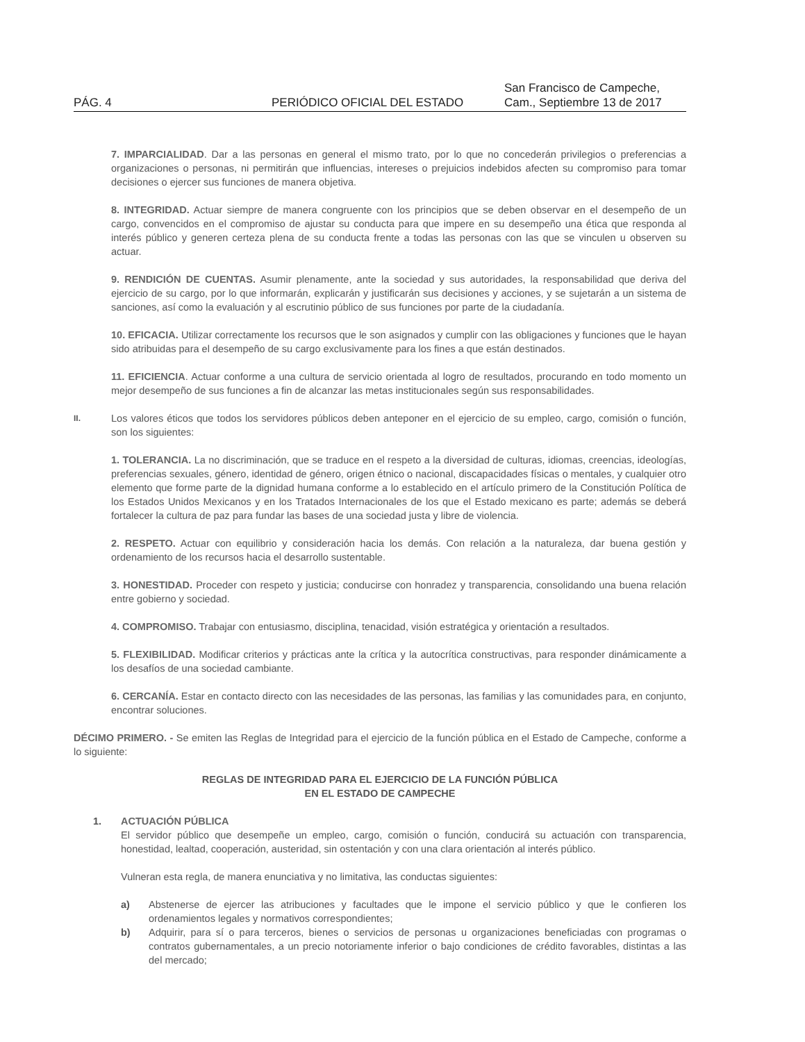PÁG. 4
PERIÓDICO OFICIAL DEL ESTADO
San Francisco de Campeche,
Cam., Septiembre 13 de 2017
7. IMPARCIALIDAD. Dar a las personas en general el mismo trato, por lo que no concederán privilegios o preferencias a organizaciones o personas, ni permitirán que influencias, intereses o prejuicios indebidos afecten su compromiso para tomar decisiones o ejercer sus funciones de manera objetiva.
8. INTEGRIDAD. Actuar siempre de manera congruente con los principios que se deben observar en el desempeño de un cargo, convencidos en el compromiso de ajustar su conducta para que impere en su desempeño una ética que responda al interés público y generen certeza plena de su conducta frente a todas las personas con las que se vinculen u observen su actuar.
9. RENDICIÓN DE CUENTAS. Asumir plenamente, ante la sociedad y sus autoridades, la responsabilidad que deriva del ejercicio de su cargo, por lo que informarán, explicarán y justificarán sus decisiones y acciones, y se sujetarán a un sistema de sanciones, así como la evaluación y al escrutinio público de sus funciones por parte de la ciudadanía.
10. EFICACIA. Utilizar correctamente los recursos que le son asignados y cumplir con las obligaciones y funciones que le hayan sido atribuidas para el desempeño de su cargo exclusivamente para los fines a que están destinados.
11. EFICIENCIA. Actuar conforme a una cultura de servicio orientada al logro de resultados, procurando en todo momento un mejor desempeño de sus funciones a fin de alcanzar las metas institucionales según sus responsabilidades.
II.
Los valores éticos que todos los servidores públicos deben anteponer en el ejercicio de su empleo, cargo, comisión o función, son los siguientes:
1. TOLERANCIA. La no discriminación, que se traduce en el respeto a la diversidad de culturas, idiomas, creencias, ideologías, preferencias sexuales, género, identidad de género, origen étnico o nacional, discapacidades físicas o mentales, y cualquier otro elemento que forme parte de la dignidad humana conforme a lo establecido en el artículo primero de la Constitución Política de los Estados Unidos Mexicanos y en los Tratados Internacionales de los que el Estado mexicano es parte; además se deberá fortalecer la cultura de paz para fundar las bases de una sociedad justa y libre de violencia.
2. RESPETO. Actuar con equilibrio y consideración hacia los demás. Con relación a la naturaleza, dar buena gestión y ordenamiento de los recursos hacia el desarrollo sustentable.
3. HONESTIDAD. Proceder con respeto y justicia; conducirse con honradez y transparencia, consolidando una buena relación entre gobierno y sociedad.
4. COMPROMISO. Trabajar con entusiasmo, disciplina, tenacidad, visión estratégica y orientación a resultados.
5. FLEXIBILIDAD. Modificar criterios y prácticas ante la crítica y la autocrítica constructivas, para responder dinámicamente a los desafíos de una sociedad cambiante.
6. CERCANÍA. Estar en contacto directo con las necesidades de las personas, las familias y las comunidades para, en conjunto, encontrar soluciones.
DÉCIMO PRIMERO. - Se emiten las Reglas de Integridad para el ejercicio de la función pública en el Estado de Campeche, conforme a lo siguiente:
REGLAS DE INTEGRIDAD PARA EL EJERCICIO DE LA FUNCIÓN PÚBLICA
EN EL ESTADO DE CAMPECHE
1. ACTUACIÓN PÚBLICA
El servidor público que desempeñe un empleo, cargo, comisión o función, conducirá su actuación con transparencia, honestidad, lealtad, cooperación, austeridad, sin ostentación y con una clara orientación al interés público.
Vulneran esta regla, de manera enunciativa y no limitativa, las conductas siguientes:
a) Abstenerse de ejercer las atribuciones y facultades que le impone el servicio público y que le confieren los ordenamientos legales y normativos correspondientes;
b) Adquirir, para sí o para terceros, bienes o servicios de personas u organizaciones beneficiadas con programas o contratos gubernamentales, a un precio notoriamente inferior o bajo condiciones de crédito favorables, distintas a las del mercado;